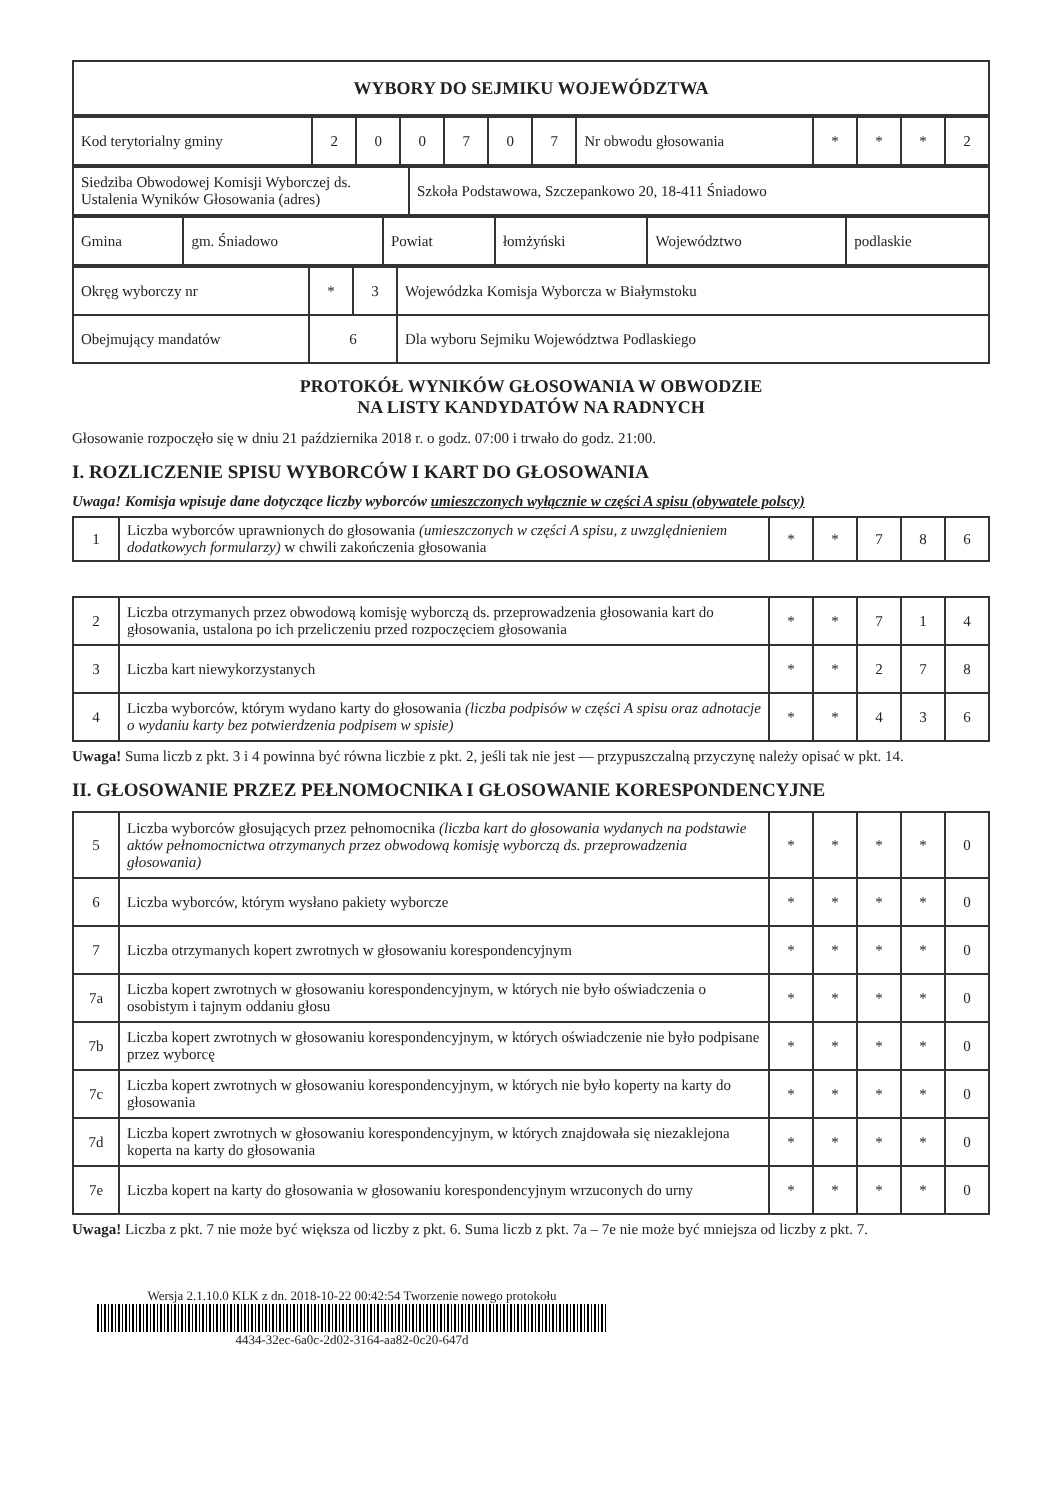| WYBORY DO SEJMIKU WOJEWÓDZTWA |
| Kod terytorialny gminy | 2 | 0 | 0 | 7 | 0 | 7 | Nr obwodu głosowania | * | * | * | 2 |
| Siedziba Obwodowej Komisji Wyborczej ds. Ustalenia Wyników Głosowania (adres) | Szkoła Podstawowa, Szczepankowo 20, 18-411 Śniadowo |
| Gmina | gm. Śniadowo | Powiat | łomżyński | Województwo | podlaskie |
| Okręg wyborczy nr | * | 3 | Wojewódzka Komisja Wyborcza w Białymstoku |
| Obejmujący mandatów | 6 | | Dla wyboru Sejmiku Województwa Podlaskiego |
PROTOKÓŁ WYNIKÓW GŁOSOWANIA W OBWODZIE
NA LISTY KANDYDATÓW NA RADNYCH
Głosowanie rozpoczęło się w dniu 21 października 2018 r. o godz. 07:00 i trwało do godz. 21:00.
I. ROZLICZENIE SPISU WYBORCÓW I KART DO GŁOSOWANIA
Uwaga! Komisja wpisuje dane dotyczące liczby wyborców umieszczonych wyłącznie w części A spisu (obywatele polscy)
| 1 | Liczba wyborców uprawnionych do głosowania (umieszczonych w części A spisu, z uwzględnieniem dodatkowych formularzy) w chwili zakończenia głosowania | * | * | 7 | 8 | 6 |
| 2 | Liczba otrzymanych przez obwodową komisję wyborczą ds. przeprowadzenia głosowania kart do głosowania, ustalona po ich przeliczeniu przed rozpoczęciem głosowania | * | * | 7 | 1 | 4 |
| 3 | Liczba kart niewykorzystanych | * | * | 2 | 7 | 8 |
| 4 | Liczba wyborców, którym wydano karty do głosowania (liczba podpisów w części A spisu oraz adnotacje o wydaniu karty bez potwierdzenia podpisem w spisie) | * | * | 4 | 3 | 6 |
Uwaga! Suma liczb z pkt. 3 i 4 powinna być równa liczbie z pkt. 2, jeśli tak nie jest — przypuszczalną przyczynę należy opisać w pkt. 14.
II. GŁOSOWANIE PRZEZ PEŁNOMOCNIKA I GŁOSOWANIE KORESPONDENCYJNE
| 5 | Liczba wyborców głosujących przez pełnomocnika (liczba kart do głosowania wydanych na podstawie aktów pełnomocnictwa otrzymanych przez obwodową komisję wyborczą ds. przeprowadzenia głosowania) | * | * | * | * | 0 |
| 6 | Liczba wyborców, którym wysłano pakiety wyborcze | * | * | * | * | 0 |
| 7 | Liczba otrzymanych kopert zwrotnych w głosowaniu korespondencyjnym | * | * | * | * | 0 |
| 7a | Liczba kopert zwrotnych w głosowaniu korespondencyjnym, w których nie było oświadczenia o osobistym i tajnym oddaniu głosu | * | * | * | * | 0 |
| 7b | Liczba kopert zwrotnych w głosowaniu korespondencyjnym, w których oświadczenie nie było podpisane przez wyborcę | * | * | * | * | 0 |
| 7c | Liczba kopert zwrotnych w głosowaniu korespondencyjnym, w których nie było koperty na karty do głosowania | * | * | * | * | 0 |
| 7d | Liczba kopert zwrotnych w głosowaniu korespondencyjnym, w których znajdowała się niezaklejona koperta na karty do głosowania | * | * | * | * | 0 |
| 7e | Liczba kopert na karty do głosowania w głosowaniu korespondencyjnym wrzuconych do urny | * | * | * | * | 0 |
Uwaga! Liczba z pkt. 7 nie może być większa od liczby z pkt. 6. Suma liczb z pkt. 7a – 7e nie może być mniejsza od liczby z pkt. 7.
Wersja 2.1.10.0 KLK z dn. 2018-10-22 00:42:54 Tworzenie nowego protokołu
4434-32ec-6a0c-2d02-3164-aa82-0c20-647d